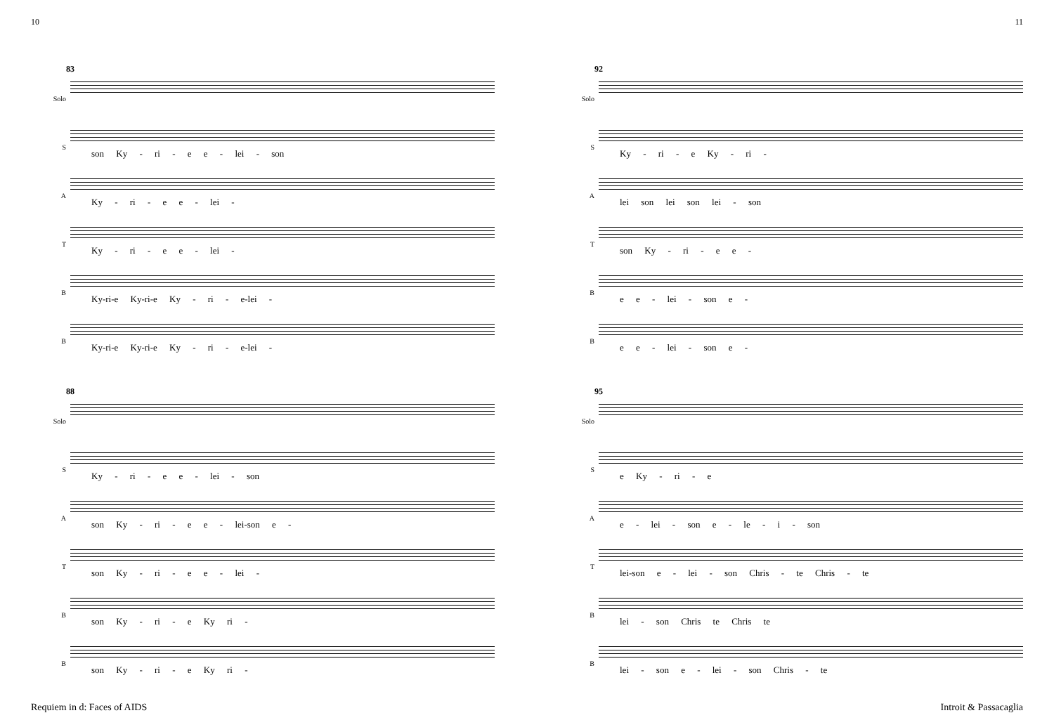10 11
83
Solo
S
son Ky - ri - e e - lei - son
A
Ky - ri - e e - lei -
T
Ky - ri - e e - lei -
B
Ky-ri-e Ky-ri-e Ky - ri - e-lei -
B
Ky-ri-e Ky-ri-e Ky - ri - e-lei -
88
Solo
S
Ky - ri - e e - lei - son
A
son Ky - ri - e e - lei-son e -
T
son Ky - ri - e e - lei -
B
son Ky - ri - e Ky ri -
B
son Ky - ri - e Ky ri -
92
Solo
S
Ky - ri - e Ky - ri -
A
lei son lei son lei - son
T
son Ky - ri - e e -
B
e e - lei - son e -
B
e e - lei - son e -
95
Solo
S
e Ky - ri - e
A
e - lei - son e - le - i - son
T
lei-son e - lei - son Chris - te Chris - te
B
lei - son Chris te Chris te
B
lei - son e - lei - son Chris - te
Requiem in d: Faces of AIDS Introit & Passacaglia